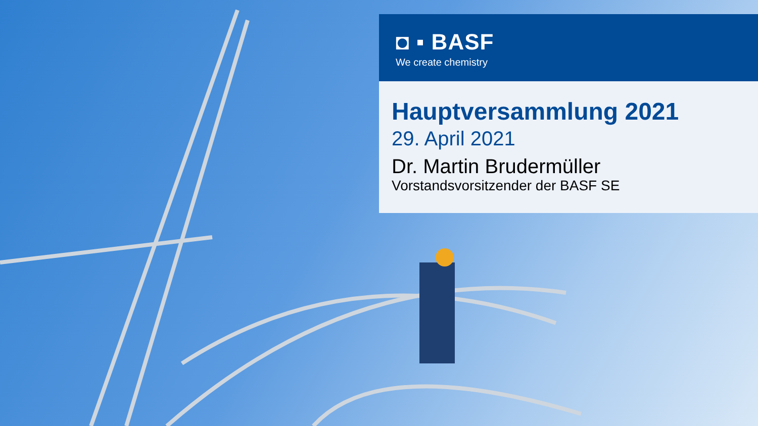◘ ▪ BASF
We create chemistry
Hauptversammlung 2021
29. April 2021
Dr. Martin Brudermüller
Vorstandsvorsitzender der BASF SE